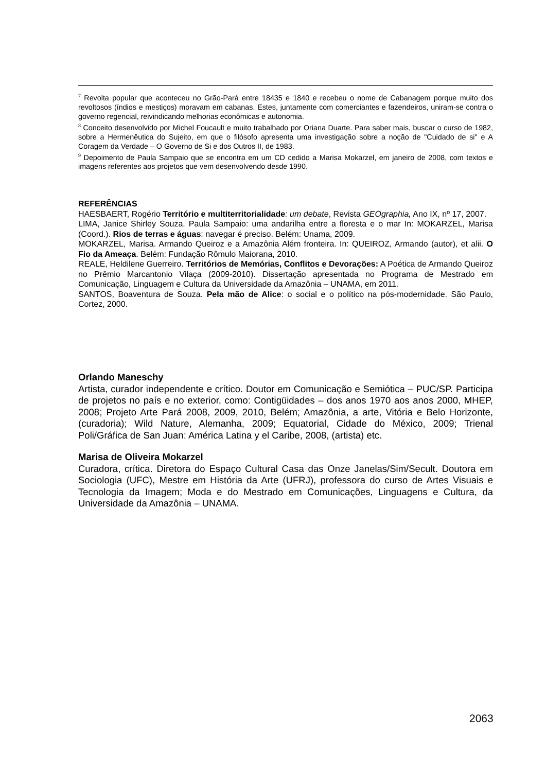<sup>7</sup> Revolta popular que aconteceu no Grão-Pará entre 18435 e 1840 e recebeu o nome de Cabanagem porque muito dos revoltosos (índios e mestiços) moravam em cabanas. Estes, juntamente com comerciantes e fazendeiros, uniram-se contra o governo regencial, reivindicando melhorias econômicas e autonomia.
<sup>8</sup> Conceito desenvolvido por Michel Foucault e muito trabalhado por Oriana Duarte. Para saber mais, buscar o curso de 1982, sobre a Hermenêutica do Sujeito, em que o filósofo apresenta uma investigação sobre a noção de "Cuidado de si" e A Coragem da Verdade – O Governo de Si e dos Outros II, de 1983.
<sup>9</sup> Depoimento de Paula Sampaio que se encontra em um CD cedido a Marisa Mokarzel, em janeiro de 2008, com textos e imagens referentes aos projetos que vem desenvolvendo desde 1990.
REFERÊNCIAS
HAESBAERT, Rogério Território e multiterritorialidade: um debate, Revista GEOgraphia, Ano IX, nº 17, 2007.
LIMA, Janice Shirley Souza. Paula Sampaio: uma andarilha entre a floresta e o mar In: MOKARZEL, Marisa (Coord.). Rios de terras e águas: navegar é preciso. Belém: Unama, 2009.
MOKARZEL, Marisa. Armando Queiroz e a Amazônia Além fronteira. In: QUEIROZ, Armando (autor), et alii. O Fio da Ameaça. Belém: Fundação Rômulo Maiorana, 2010.
REALE, Heldilene Guerreiro. Territórios de Memórias, Conflitos e Devorações: A Poética de Armando Queiroz no Prêmio Marcantonio Vilaça (2009-2010). Dissertação apresentada no Programa de Mestrado em Comunicação, Linguagem e Cultura da Universidade da Amazônia – UNAMA, em 2011.
SANTOS, Boaventura de Souza. Pela mão de Alice: o social e o político na pós-modernidade. São Paulo, Cortez, 2000.
Orlando Maneschy
Artista, curador independente e crítico. Doutor em Comunicação e Semiótica – PUC/SP. Participa de projetos no país e no exterior, como: Contigüidades – dos anos 1970 aos anos 2000, MHEP, 2008; Projeto Arte Pará 2008, 2009, 2010, Belém; Amazônia, a arte, Vitória e Belo Horizonte, (curadoria); Wild Nature, Alemanha, 2009; Equatorial, Cidade do México, 2009; Trienal Poli/Gráfica de San Juan: América Latina y el Caribe, 2008, (artista) etc.
Marisa de Oliveira Mokarzel
Curadora, crítica. Diretora do Espaço Cultural Casa das Onze Janelas/Sim/Secult. Doutora em Sociologia (UFC), Mestre em História da Arte (UFRJ), professora do curso de Artes Visuais e Tecnologia da Imagem; Moda e do Mestrado em Comunicações, Linguagens e Cultura, da Universidade da Amazônia – UNAMA.
2063